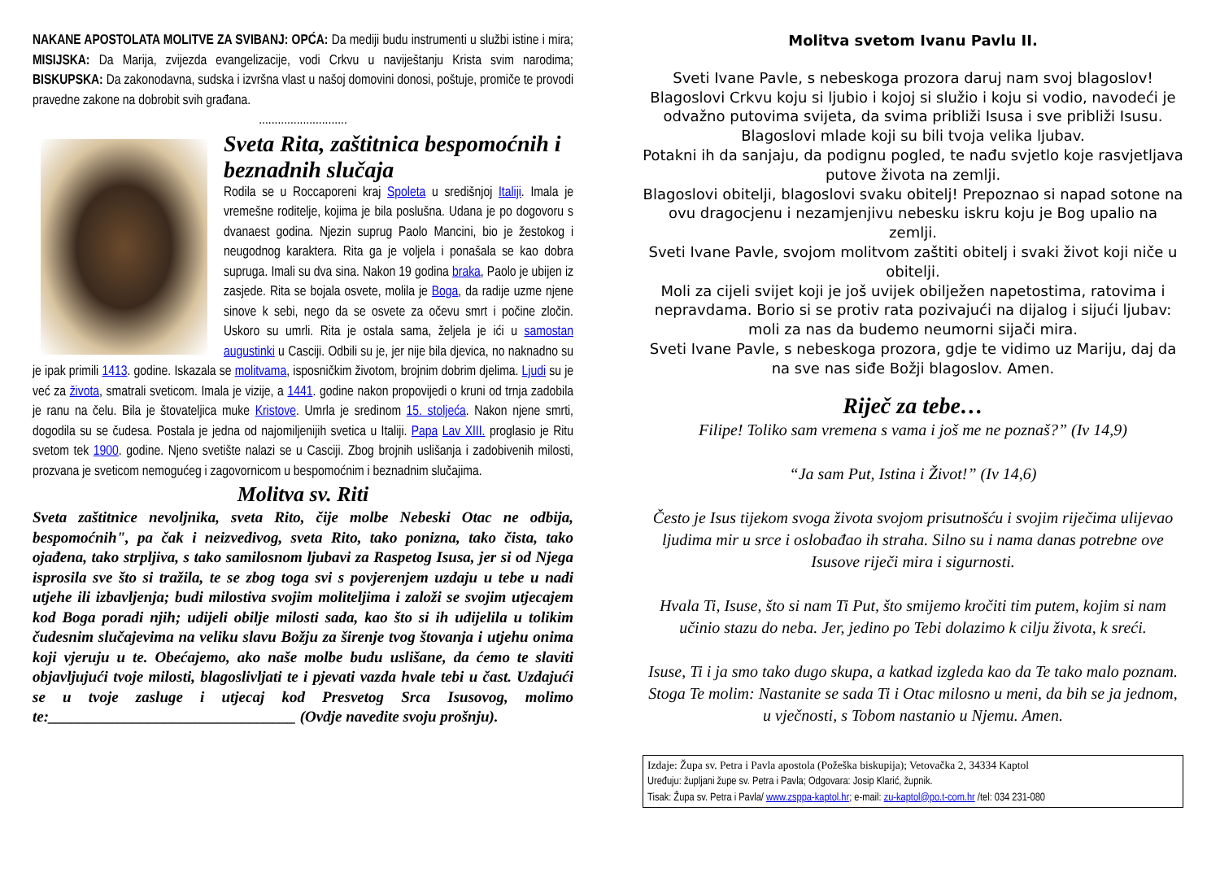NAKANE APOSTOLATA MOLITVE ZA SVIBANJ: OPĆA: Da mediji budu instrumenti u službi istine i mira; MISIJSKA: Da Marija, zvijezda evangelizacije, vodi Crkvu u naviještanju Krista svim narodima; BISKUPSKA: Da zakonodavna, sudska i izvršna vlast u našoj domovini donosi, poštuje, promiče te provodi pravedne zakone na dobrobit svih građana.
............................
Sveta Rita, zaštitnica bespomoćnih i beznadnih slučaja
Rodila se u Roccaporeni kraj Spoleta u središnjoj Italiji. Imala je vremešne roditelje, kojima je bila poslušna. Udana je po dogovoru s dvanaest godina. Njezin suprug Paolo Mancini, bio je žestokog i neugodnog karaktera. Rita ga je voljela i ponašala se kao dobra supruga. Imali su dva sina. Nakon 19 godina braka, Paolo je ubijen iz zasjede. Rita se bojala osvete, molila je Boga, da radije uzme njene sinove k sebi, nego da se osvete za očevu smrt i počine zločin. Uskoro su umrli. Rita je ostala sama, željela je ići u samostan augustinki u Casciji. Odbili su je, jer nije bila djevica, no naknadno su je ipak primili 1413. godine. Iskazala se molitvama, isposničkim životom, brojnim dobrim djelima. Ljudi su je već za života, smatrali sveticom. Imala je vizije, a 1441. godine nakon propovijedi o kruni od trnja zadobila je ranu na čelu. Bila je štovateljica muke Kristove. Umrla je sredinom 15. stoljeća. Nakon njene smrti, dogodila su se čudesa. Postala je jedna od najomiljenijih svetica u Italiji. Papa Lav XIII. proglasio je Ritu svetom tek 1900. godine. Njeno svetište nalazi se u Casciji. Zbog brojnih uslišanja i zadobivenih milosti, prozvana je sveticom nemogućeg i zagovornicom u bespomoćnim i beznadnim slučajima.
Molitva sv. Riti
Sveta zaštitnice nevoljnika, sveta Rito, čije molbe Nebeski Otac ne odbija, bespomoćnih", pa čak i neizvedivog, sveta Rito, tako ponizna, tako čista, tako ojađena, tako strpljiva, s tako samilosnom ljubavi za Raspetog Isusa, jer si od Njega isprosila sve što si tražila, te se zbog toga svi s povjerenjem uzdaju u tebe u nadi utjehe ili izbavljenja; budi milostiva svojim moliteljima i založi se svojim utjecajem kod Boga poradi njih; udijeli obilje milosti sada, kao što si ih udijelila u tolikim čudesnim slučajevima na veliku slavu Božju za širenje tvog štovanja i utjehu onima koji vjeruju u te. Obećajemo, ako naše molbe budu uslišane, da ćemo te slaviti objavljujući tvoje milosti, blagoslivljati te i pjevati vazda hvale tebi u čast. Uzdajući se u tvoje zasluge i utjecaj kod Presvetog Srca Isusovog, molimo te:________________________________ (Ovdje navedite svoju prošnju).
Molitva svetom Ivanu Pavlu II.
Sveti Ivane Pavle, s nebeskoga prozora daruj nam svoj blagoslov!
Blagoslovi Crkvu koju si ljubio i kojoj si služio i koju si vodio, navodeći je odvažno putovima svijeta, da svima približi Isusa i sve približi Isusu.
Blagoslovi mlade koji su bili tvoja velika ljubav.
Potakni ih da sanjaju, da podignu pogled, te nađu svjetlo koje rasvjetljava putove života na zemlji.
Blagoslovi obitelji, blagoslovi svaku obitelj! Prepoznao si napad sotone na ovu dragocjenu i nezamjenjivu nebesku iskru koju je Bog upalio na zemlji.
Sveti Ivane Pavle, svojom molitvom zaštiti obitelj i svaki život koji niče u obitelji.
Moli za cijeli svijet koji je još uvijek obilježen napetostima, ratovima i nepravdama. Borio si se protiv rata pozivajući na dijalog i sijući ljubav: moli za nas da budemo neumorni sijači mira.
Sveti Ivane Pavle, s nebeskoga prozora, gdje te vidimo uz Mariju, daj da na sve nas siđe Božji blagoslov. Amen.
Riječ za tebe…
Filipe! Toliko sam vremena s vama i još me ne poznaš?” (Iv 14,9)
“Ja sam Put, Istina i Život!” (Iv 14,6)
Često je Isus tijekom svoga života svojom prisutnošću i svojim riječima ulijevao ljudima mir u srce i oslobađao ih straha. Silno su i nama danas potrebne ove Isusove riječi mira i sigurnosti.
Hvala Ti, Isuse, što si nam Ti Put, što smijemo kročiti tim putem, kojim si nam učinio stazu do neba. Jer, jedino po Tebi dolazimo k cilju života, k sreći.
Isuse, Ti i ja smo tako dugo skupa, a katkad izgleda kao da Te tako malo poznam. Stoga Te molim: Nastanite se sada Ti i Otac milosno u meni, da bih se ja jednom, u vječnosti, s Tobom nastanio u Njemu. Amen.
Izdaje: Župa sv. Petra i Pavla apostola (Požeška biskupija); Vetovačka 2, 34334 Kaptol
Uređuju: župljani župe sv. Petra i Pavla; Odgovara: Josip Klarić, župnik.
Tisak: Župa sv. Petra i Pavla/ www.zsppa-kaptol.hr; e-mail: zu-kaptol@po.t-com.hr /tel: 034 231-080